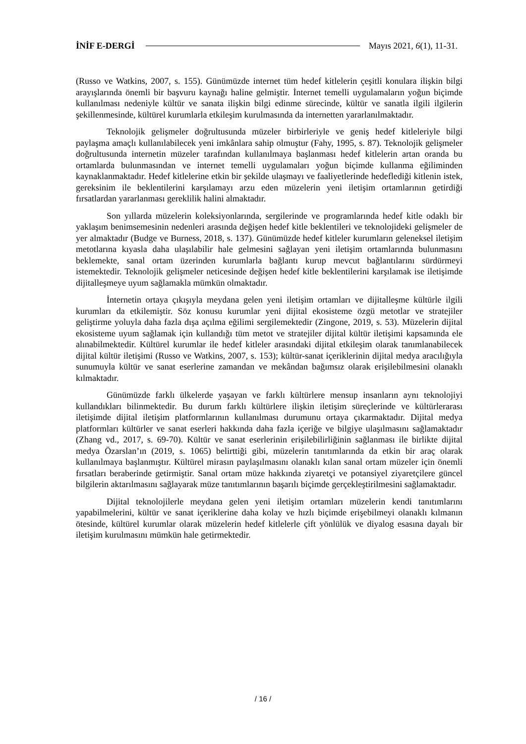İNİF E-DERGİ Mayıs 2021, 6(1), 11-31.
(Russo ve Watkins, 2007, s. 155). Günümüzde internet tüm hedef kitlelerin çeşitli konulara ilişkin bilgi arayışlarında önemli bir başvuru kaynağı haline gelmiştir. İnternet temelli uygulamaların yoğun biçimde kullanılması nedeniyle kültür ve sanata ilişkin bilgi edinme sürecinde, kültür ve sanatla ilgili ilgilerin şekillenmesinde, kültürel kurumlarla etkileşim kurulmasında da internetten yararlanılmaktadır.
Teknolojik gelişmeler doğrultusunda müzeler birbirleriyle ve geniş hedef kitleleriyle bilgi paylaşma amaçlı kullanılabilecek yeni imkânlara sahip olmuştur (Fahy, 1995, s. 87). Teknolojik gelişmeler doğrultusunda internetin müzeler tarafından kullanılmaya başlanması hedef kitlelerin artan oranda bu ortamlarda bulunmasından ve internet temelli uygulamaları yoğun biçimde kullanma eğiliminden kaynaklanmaktadır. Hedef kitlelerine etkin bir şekilde ulaşmayı ve faaliyetlerinde hedeflediği kitlenin istek, gereksinim ile beklentilerini karşılamayı arzu eden müzelerin yeni iletişim ortamlarının getirdiği fırsatlardan yararlanması gereklilik halini almaktadır.
Son yıllarda müzelerin koleksiyonlarında, sergilerinde ve programlarında hedef kitle odaklı bir yaklaşım benimsemesinin nedenleri arasında değişen hedef kitle beklentileri ve teknolojideki gelişmeler de yer almaktadır (Budge ve Burness, 2018, s. 137). Günümüzde hedef kitleler kurumların geleneksel iletişim metotlarına kıyasla daha ulaşılabilir hale gelmesini sağlayan yeni iletişim ortamlarında bulunmasını beklemekte, sanal ortam üzerinden kurumlarla bağlantı kurup mevcut bağlantılarını sürdürmeyi istemektedir. Teknolojik gelişmeler neticesinde değişen hedef kitle beklentilerini karşılamak ise iletişimde dijitalleşmeye uyum sağlamakla mümkün olmaktadır.
İnternetin ortaya çıkışıyla meydana gelen yeni iletişim ortamları ve dijitalleşme kültürle ilgili kurumları da etkilemiştir. Söz konusu kurumlar yeni dijital ekosisteme özgü metotlar ve stratejiler geliştirme yoluyla daha fazla dışa açılma eğilimi sergilemektedir (Zingone, 2019, s. 53). Müzelerin dijital ekosisteme uyum sağlamak için kullandığı tüm metot ve stratejiler dijital kültür iletişimi kapsamında ele alınabilmektedir. Kültürel kurumlar ile hedef kitleler arasındaki dijital etkileşim olarak tanımlanabilecek dijital kültür iletişimi (Russo ve Watkins, 2007, s. 153); kültür-sanat içeriklerinin dijital medya aracılığıyla sunumuyla kültür ve sanat eserlerine zamandan ve mekândan bağımsız olarak erişilebilmesini olanaklı kılmaktadır.
Günümüzde farklı ülkelerde yaşayan ve farklı kültürlere mensup insanların aynı teknolojiyi kullandıkları bilinmektedir. Bu durum farklı kültürlere ilişkin iletişim süreçlerinde ve kültürlerarası iletişimde dijital iletişim platformlarının kullanılması durumunu ortaya çıkarmaktadır. Dijital medya platformları kültürler ve sanat eserleri hakkında daha fazla içeriğe ve bilgiye ulaşılmasını sağlamaktadır (Zhang vd., 2017, s. 69-70). Kültür ve sanat eserlerinin erişilebilirliğinin sağlanması ile birlikte dijital medya Özarslan’ın (2019, s. 1065) belirttiği gibi, müzelerin tanıtımlarında da etkin bir araç olarak kullanılmaya başlanmıştır. Kültürel mirasın paylaşılmasını olanaklı kılan sanal ortam müzeler için önemli fırsatları beraberinde getirmiştir. Sanal ortam müze hakkında ziyaretçi ve potansiyel ziyaretçilere güncel bilgilerin aktarılmasını sağlayarak müze tanıtımlarının başarılı biçimde gerçekleştirilmesini sağlamaktadır.
Dijital teknolojilerle meydana gelen yeni iletişim ortamları müzelerin kendi tanıtımlarını yapabilmelerini, kültür ve sanat içeriklerine daha kolay ve hızlı biçimde erişebilmeyi olanaklı kılmanın ötesinde, kültürel kurumlar olarak müzelerin hedef kitlelerle çift yönlülük ve diyalog esasına dayalı bir iletişim kurulmasını mümkün hale getirmektedir.
/ 16 /